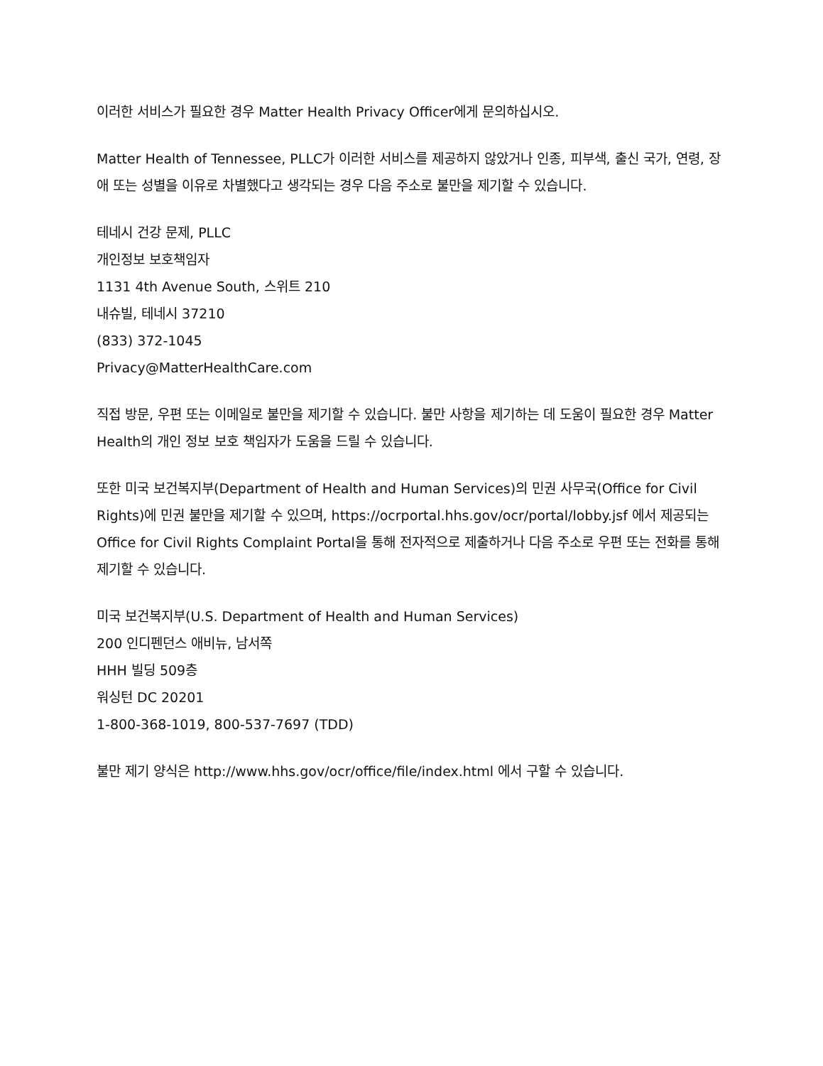이러한 서비스가 필요한 경우 Matter Health Privacy Officer에게 문의하십시오.
Matter Health of Tennessee, PLLC가 이러한 서비스를 제공하지 않았거나 인종, 피부색, 출신 국가, 연령, 장애 또는 성별을 이유로 차별했다고 생각되는 경우 다음 주소로 불만을 제기할 수 있습니다.
테네시 건강 문제, PLLC
개인정보 보호책임자
1131 4th Avenue South, 스위트 210
내슈빌, 테네시 37210
(833) 372-1045
Privacy@MatterHealthCare.com
직접 방문, 우편 또는 이메일로 불만을 제기할 수 있습니다. 불만 사항을 제기하는 데 도움이 필요한 경우 Matter Health의 개인 정보 보호 책임자가 도움을 드릴 수 있습니다.
또한 미국 보건복지부(Department of Health and Human Services)의 민권 사무국(Office for Civil Rights)에 민권 불만을 제기할 수 있으며, https://ocrportal.hhs.gov/ocr/portal/lobby.jsf 에서 제공되는 Office for Civil Rights Complaint Portal을 통해 전자적으로 제출하거나 다음 주소로 우편 또는 전화를 통해 제기할 수 있습니다.
미국 보건복지부(U.S. Department of Health and Human Services)
200 인디펜던스 애비뉴, 남서쪽
HHH 빌딩 509층
워싱턴 DC 20201
1-800-368-1019, 800-537-7697 (TDD)
불만 제기 양식은 http://www.hhs.gov/ocr/office/file/index.html 에서 구할 수 있습니다.